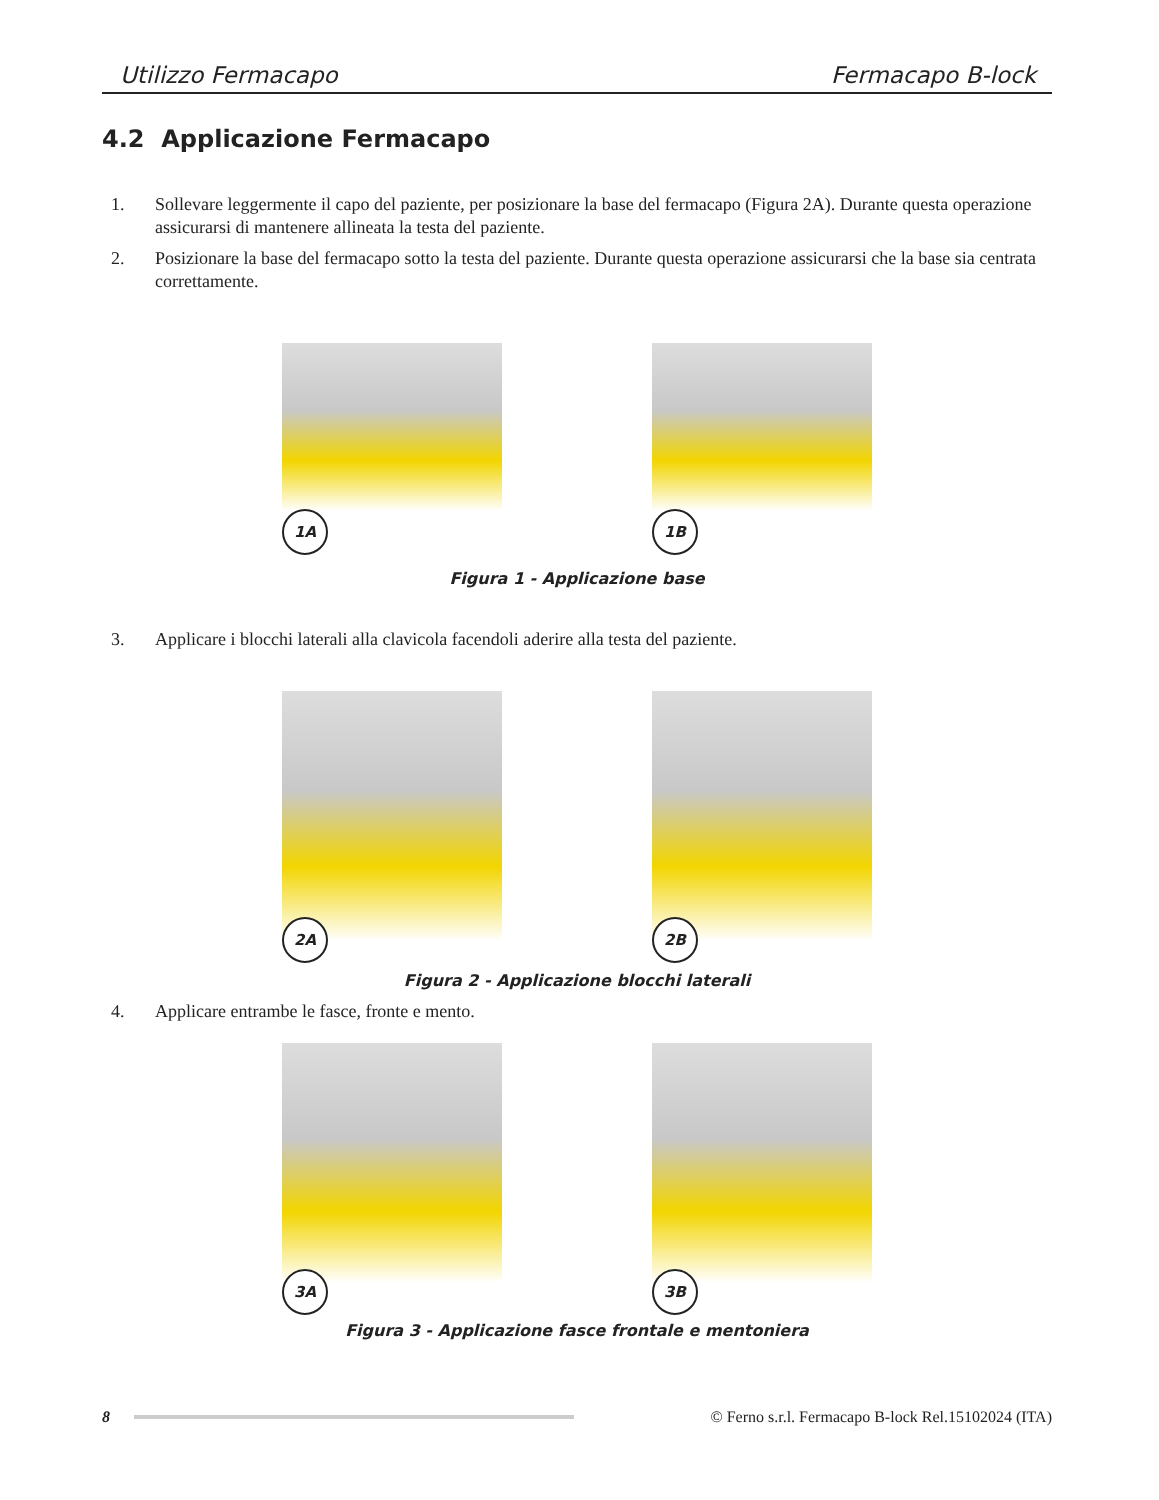Utilizzo Fermacapo Fermacapo B-lock
4.2 Applicazione Fermacapo
1. Sollevare leggermente il capo del paziente, per posizionare la base del fermacapo (Figura 2A). Durante questa operazione assicurarsi di mantenere allineata la testa del paziente.
2. Posizionare la base del fermacapo sotto la testa del paziente. Durante questa operazione assicurarsi che la base sia centrata correttamente.
1A
1B
Figura 1 - Applicazione base
3. Applicare i blocchi laterali alla clavicola facendoli aderire alla testa del paziente.
2A
2B
Figura 2 - Applicazione blocchi laterali
4. Applicare entrambe le fasce, fronte e mento.
3A
3B
Figura 3 - Applicazione fasce frontale e mentoniera
8 © Ferno s.r.l. Fermacapo B-lock Rel.15102024 (ITA)